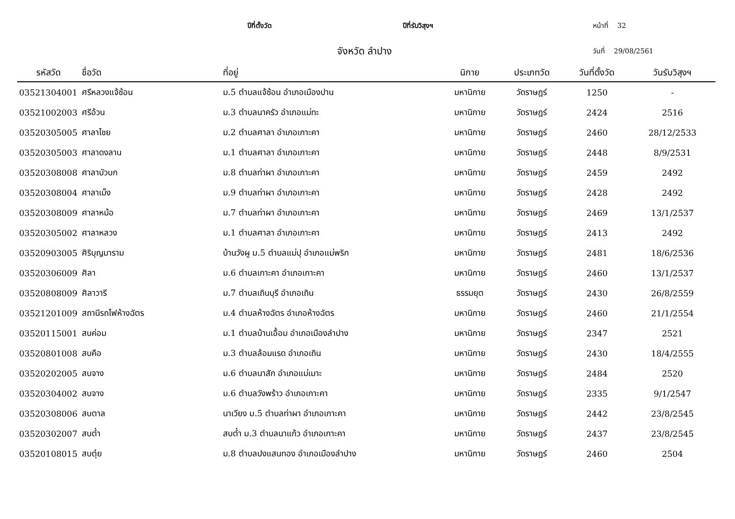ปีที่ตั้งวัด ปีที่รับวิสุงฯ หน้าที่ 32
จังหวัด ลำปาง วันที่ 29/08/2561
| รหัสวัด | ชื่อวัด | ที่อยู่ | นิกาย | ประเภทวัด | วันที่ตั้งวัด | วันรับวิสุงฯ |
| --- | --- | --- | --- | --- | --- | --- |
| 03521304001 | ศรีหลวงแจ้ซ้อน | ม.5 ตำบลแจ้ซ้อน อำเภอเมืองปาน | มหานิกาย | วัดราษฎร์ | 1250 | - |
| 03521002003 | ศรีอ้วน | ม.3 ตำบลนาครัว อำเภอแม่ทะ | มหานิกาย | วัดราษฎร์ | 2424 | 2516 |
| 03520305005 | ศาลาไชย | ม.2 ตำบลศาลา อำเภอเกาะคา | มหานิกาย | วัดราษฎร์ | 2460 | 28/12/2533 |
| 03520305003 | ศาลาดงลาน | ม.1 ตำบลศาลา อำเภอเกาะคา | มหานิกาย | วัดราษฎร์ | 2448 | 8/9/2531 |
| 03520308008 | ศาลาบัวบก | ม.8 ตำบลท่าผา อำเภอเกาะคา | มหานิกาย | วัดราษฎร์ | 2459 | 2492 |
| 03520308004 | ศาลาเม็ง | ม.9 ตำบลท่าผา อำเภอเกาะคา | มหานิกาย | วัดราษฎร์ | 2428 | 2492 |
| 03520308009 | ศาลาหม้อ | ม.7 ตำบลท่าผา อำเภอเกาะคา | มหานิกาย | วัดราษฎร์ | 2469 | 13/1/2537 |
| 03520305002 | ศาลาหลวง | ม.1 ตำบลศาลา อำเภอเกาะคา | มหานิกาย | วัดราษฎร์ | 2413 | 2492 |
| 03520903005 | ศิริบุญมาราม | บ้านวังผู ม.5 ตำบลแม่ปุ อำเภอแม่พริก | มหานิกาย | วัดราษฎร์ | 2481 | 18/6/2536 |
| 03520306009 | ศิลา | ม.6 ตำบลเกาะคา อำเภอเกาะคา | มหานิกาย | วัดราษฎร์ | 2460 | 13/1/2537 |
| 03520808009 | ศิลาวารี | ม.7 ตำบลเถินบุรี อำเภอเถิน | ธรรมยุต | วัดราษฎร์ | 2430 | 26/8/2559 |
| 03521201009 | สถานีรถไฟห้างฉัตร | ม.4 ตำบลห้างฉัตร อำเภอห้างฉัตร | มหานิกาย | วัดราษฎร์ | 2460 | 21/1/2554 |
| 03520115001 | สบค่อม | ม.1 ตำบลบ้านเอื้อม อำเภอเมืองลำปาง | มหานิกาย | วัดราษฎร์ | 2347 | 2521 |
| 03520801008 | สบคือ | ม.3 ตำบลล้อมแรด อำเภอเถิน | มหานิกาย | วัดราษฎร์ | 2430 | 18/4/2555 |
| 03520202005 | สบจาง | ม.6 ตำบลนาสัก อำเภอแม่เมาะ | มหานิกาย | วัดราษฎร์ | 2484 | 2520 |
| 03520304002 | สบจาง | ม.6 ตำบลวังพร้าว อำเภอเกาะคา | มหานิกาย | วัดราษฎร์ | 2335 | 9/1/2547 |
| 03520308006 | สบตาล | นาเวียง ม.5 ตำบลท่าผา อำเภอเกาะคา | มหานิกาย | วัดราษฎร์ | 2442 | 23/8/2545 |
| 03520302007 | สบต๋ำ | สบต๋ำ ม.3 ตำบลนาแก้ว อำเภอเกาะคา | มหานิกาย | วัดราษฎร์ | 2437 | 23/8/2545 |
| 03520108015 | สบตุ๋ย | ม.8 ตำบลปงแสนทอง อำเภอเมืองลำปาง | มหานิกาย | วัดราษฎร์ | 2460 | 2504 |